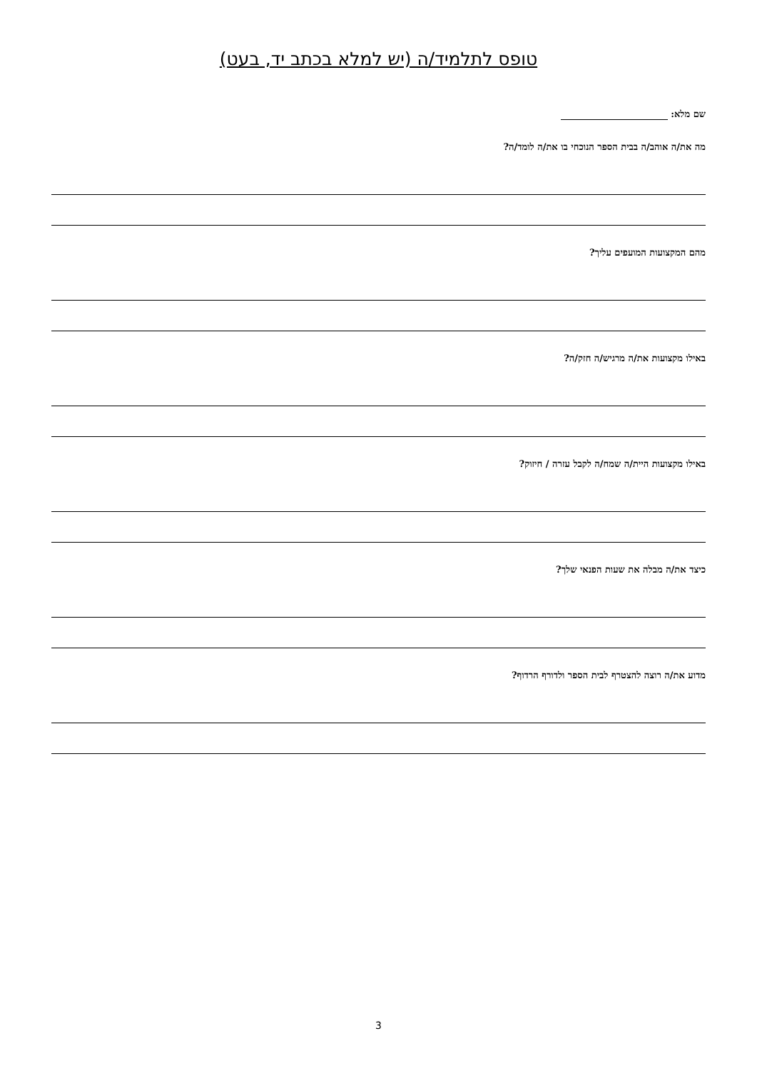טופס לתלמיד/ה (יש למלא בכתב יד, בעט)
שם מלא:
מה את/ה אוהב/ה בבית הספר הנוכחי בו את/ה לומד/ה?
מהם המקצועות המועפים עליך?
באילו מקצועות את/ה מרגיש/ה חזק/ה?
באילו מקצועות היית/ה שמח/ה לקבל עזרה / חיזוק?
כיצד את/ה מבלה את שעות הפנאי שלך?
מדוע את/ה רוצה להצטרף לבית הספר ולדורף הרדוף?
3